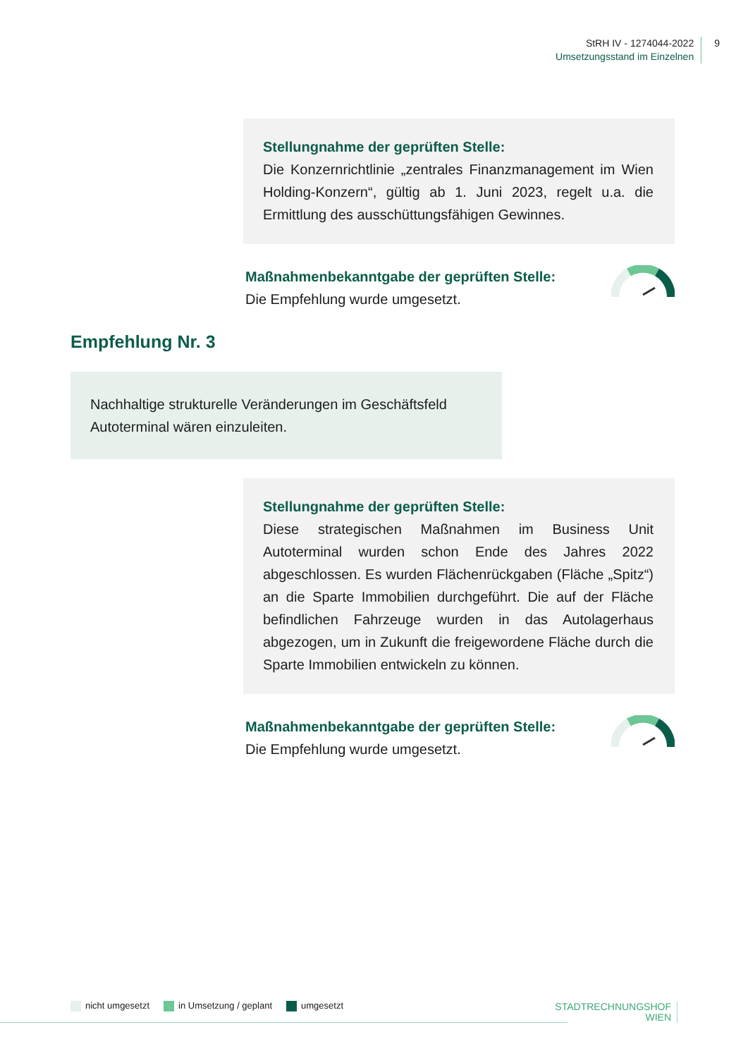StRH IV - 1274044-2022
Umsetzungsstand im Einzelnen
9
Stellungnahme der geprüften Stelle:
Die Konzernrichtlinie „zentrales Finanzmanagement im Wien Holding-Konzern“, gültig ab 1. Juni 2023, regelt u.a. die Ermittlung des ausschüttungsfähigen Gewinnes.
Maßnahmenbekanntgabe der geprüften Stelle:
Die Empfehlung wurde umgesetzt.
Empfehlung Nr. 3
Nachhaltige strukturelle Veränderungen im Geschäftsfeld Autoterminal wären einzuleiten.
Stellungnahme der geprüften Stelle:
Diese strategischen Maßnahmen im Business Unit Autoterminal wurden schon Ende des Jahres 2022 abgeschlossen. Es wurden Flächenrückgaben (Fläche „Spitz“) an die Sparte Immobilien durchgeführt. Die auf der Fläche befindlichen Fahrzeuge wurden in das Autolagerhaus abgezogen, um in Zukunft die freigewordene Fläche durch die Sparte Immobilien entwickeln zu können.
Maßnahmenbekanntgabe der geprüften Stelle:
Die Empfehlung wurde umgesetzt.
nicht umgesetzt in Umsetzung / geplant umgesetzt
STADTRECHNUNGSHOF
WIEN